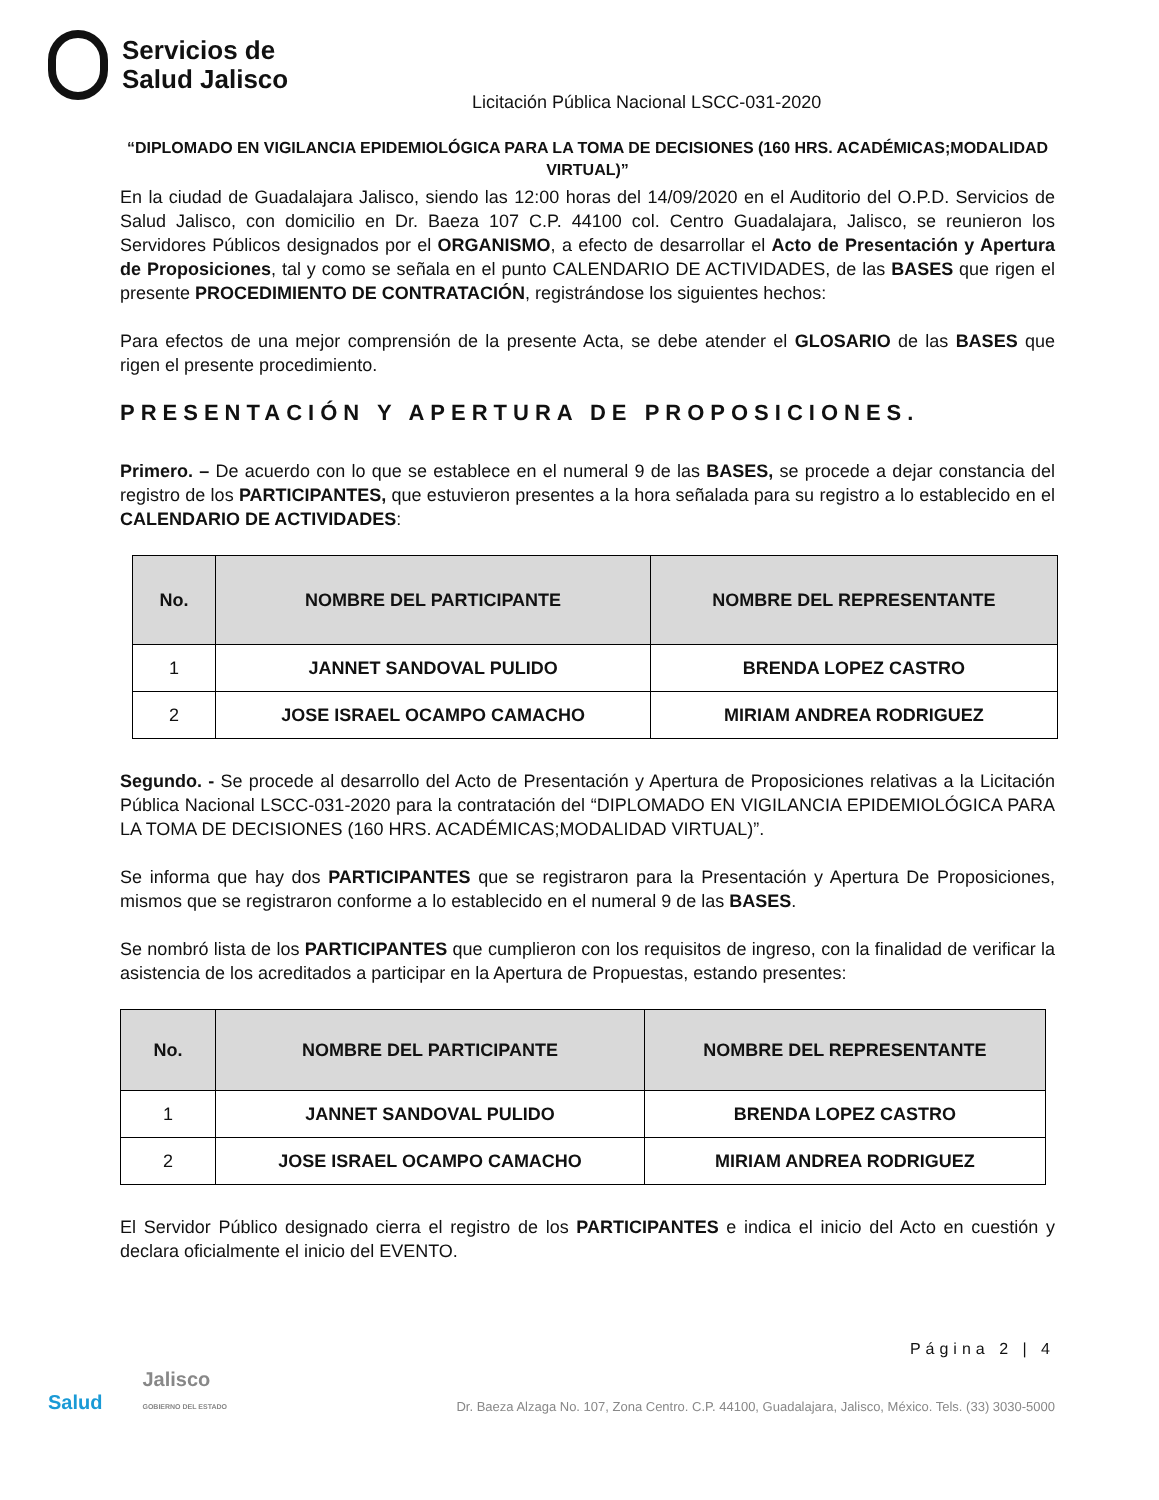Servicios de
Salud Jalisco
Licitación Pública Nacional LSCC-031-2020
“DIPLOMADO EN VIGILANCIA EPIDEMIOLÓGICA PARA LA TOMA DE DECISIONES (160 HRS. ACADÉMICAS;MODALIDAD VIRTUAL)”
En la ciudad de Guadalajara Jalisco, siendo las 12:00 horas del 14/09/2020 en el Auditorio del O.P.D. Servicios de Salud Jalisco, con domicilio en Dr. Baeza 107 C.P. 44100 col. Centro Guadalajara, Jalisco, se reunieron los Servidores Públicos designados por el ORGANISMO, a efecto de desarrollar el Acto de Presentación y Apertura de Proposiciones, tal y como se señala en el punto CALENDARIO DE ACTIVIDADES, de las BASES que rigen el presente PROCEDIMIENTO DE CONTRATACIÓN, registrándose los siguientes hechos:
Para efectos de una mejor comprensión de la presente Acta, se debe atender el GLOSARIO de las BASES que rigen el presente procedimiento.
PRESENTACIÓN Y APERTURA DE PROPOSICIONES.
Primero. – De acuerdo con lo que se establece en el numeral 9 de las BASES, se procede a dejar constancia del registro de los PARTICIPANTES, que estuvieron presentes a la hora señalada para su registro a lo establecido en el CALENDARIO DE ACTIVIDADES:
| No. | NOMBRE DEL PARTICIPANTE | NOMBRE DEL REPRESENTANTE |
| --- | --- | --- |
| 1 | JANNET SANDOVAL PULIDO | BRENDA LOPEZ CASTRO |
| 2 | JOSE ISRAEL OCAMPO CAMACHO | MIRIAM ANDREA RODRIGUEZ |
Segundo. - Se procede al desarrollo del Acto de Presentación y Apertura de Proposiciones relativas a la Licitación Pública Nacional LSCC-031-2020 para la contratación del “DIPLOMADO EN VIGILANCIA EPIDEMIOLÓGICA PARA LA TOMA DE DECISIONES (160 HRS. ACADÉMICAS;MODALIDAD VIRTUAL)”.
Se informa que hay dos PARTICIPANTES que se registraron para la Presentación y Apertura De Proposiciones, mismos que se registraron conforme a lo establecido en el numeral 9 de las BASES.
Se nombró lista de los PARTICIPANTES que cumplieron con los requisitos de ingreso, con la finalidad de verificar la asistencia de los acreditados a participar en la Apertura de Propuestas, estando presentes:
| No. | NOMBRE DEL PARTICIPANTE | NOMBRE DEL REPRESENTANTE |
| --- | --- | --- |
| 1 | JANNET SANDOVAL PULIDO | BRENDA LOPEZ CASTRO |
| 2 | JOSE ISRAEL OCAMPO CAMACHO | MIRIAM ANDREA RODRIGUEZ |
El Servidor Público designado cierra el registro de los PARTICIPANTES e indica el inicio del Acto en cuestión y declara oficialmente el inicio del EVENTO.
Página 2 | 4
Salud Jalisco
GOBIERNO DEL ESTADO Dr. Baeza Alzaga No. 107, Zona Centro. C.P. 44100, Guadalajara, Jalisco, México. Tels. (33) 3030-5000